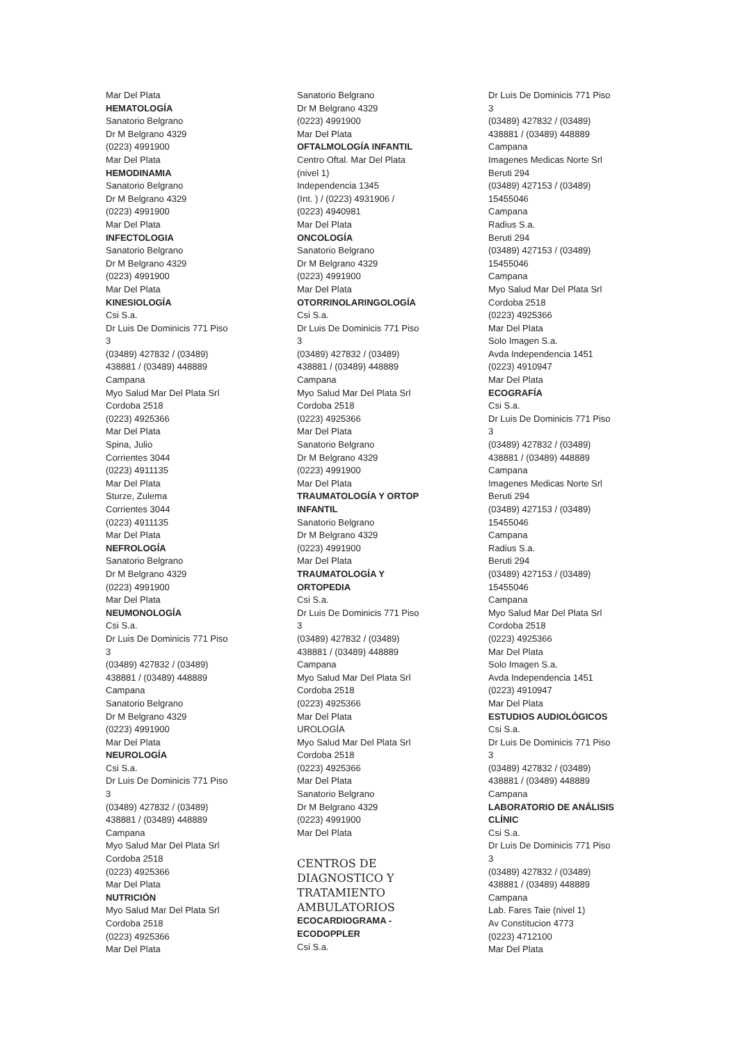Mar Del Plata
HEMATOLOGÍA
Sanatorio Belgrano
Dr M Belgrano 4329
(0223) 4991900
Mar Del Plata
HEMODINAMIA
Sanatorio Belgrano
Dr M Belgrano 4329
(0223) 4991900
Mar Del Plata
INFECTOLOGIA
Sanatorio Belgrano
Dr M Belgrano 4329
(0223) 4991900
Mar Del Plata
KINESIOLOGÍA
Csi S.a.
Dr Luis De Dominicis 771 Piso
3
(03489) 427832 / (03489)
438881 / (03489) 448889
Campana
Myo Salud Mar Del Plata Srl
Cordoba 2518
(0223) 4925366
Mar Del Plata
Spina, Julio
Corrientes 3044
(0223) 4911135
Mar Del Plata
Sturze, Zulema
Corrientes 3044
(0223) 4911135
Mar Del Plata
NEFROLOGÍA
Sanatorio Belgrano
Dr M Belgrano 4329
(0223) 4991900
Mar Del Plata
NEUMONOLOGÍA
Csi S.a.
Dr Luis De Dominicis 771 Piso
3
(03489) 427832 / (03489)
438881 / (03489) 448889
Campana
Sanatorio Belgrano
Dr M Belgrano 4329
(0223) 4991900
Mar Del Plata
NEUROLOGÍA
Csi S.a.
Dr Luis De Dominicis 771 Piso
3
(03489) 427832 / (03489)
438881 / (03489) 448889
Campana
Myo Salud Mar Del Plata Srl
Cordoba 2518
(0223) 4925366
Mar Del Plata
NUTRICIÓN
Myo Salud Mar Del Plata Srl
Cordoba 2518
(0223) 4925366
Mar Del Plata
Sanatorio Belgrano
Dr M Belgrano 4329
(0223) 4991900
Mar Del Plata
OFTALMOLOGÍA INFANTIL
Centro Oftal. Mar Del Plata
(nivel 1)
Independencia 1345
(Int. ) / (0223) 4931906 /
(0223) 4940981
Mar Del Plata
ONCOLOGÍA
Sanatorio Belgrano
Dr M Belgrano 4329
(0223) 4991900
Mar Del Plata
OTORRINOLARINGOLOGÍA
Csi S.a.
Dr Luis De Dominicis 771 Piso
3
(03489) 427832 / (03489)
438881 / (03489) 448889
Campana
Myo Salud Mar Del Plata Srl
Cordoba 2518
(0223) 4925366
Mar Del Plata
Sanatorio Belgrano
Dr M Belgrano 4329
(0223) 4991900
Mar Del Plata
TRAUMATOLOGÍA Y ORTOP
INFANTIL
Sanatorio Belgrano
Dr M Belgrano 4329
(0223) 4991900
Mar Del Plata
TRAUMATOLOGÍA Y
ORTOPEDIA
Csi S.a.
Dr Luis De Dominicis 771 Piso
3
(03489) 427832 / (03489)
438881 / (03489) 448889
Campana
Myo Salud Mar Del Plata Srl
Cordoba 2518
(0223) 4925366
Mar Del Plata
UROLOGÍA
Myo Salud Mar Del Plata Srl
Cordoba 2518
(0223) 4925366
Mar Del Plata
Sanatorio Belgrano
Dr M Belgrano 4329
(0223) 4991900
Mar Del Plata
CENTROS DE
DIAGNOSTICO Y
TRATAMIENTO
AMBULATORIOS
ECOCARDIOGRAMA -
ECODOPPLER
Csi S.a.
Dr Luis De Dominicis 771 Piso
3
(03489) 427832 / (03489)
438881 / (03489) 448889
Campana
Imagenes Medicas Norte Srl
Beruti 294
(03489) 427153 / (03489)
15455046
Campana
Radius S.a.
Beruti 294
(03489) 427153 / (03489)
15455046
Campana
Myo Salud Mar Del Plata Srl
Cordoba 2518
(0223) 4925366
Mar Del Plata
Solo Imagen S.a.
Avda Independencia 1451
(0223) 4910947
Mar Del Plata
ECOGRAFÍA
Csi S.a.
Dr Luis De Dominicis 771 Piso
3
(03489) 427832 / (03489)
438881 / (03489) 448889
Campana
Imagenes Medicas Norte Srl
Beruti 294
(03489) 427153 / (03489)
15455046
Campana
Radius S.a.
Beruti 294
(03489) 427153 / (03489)
15455046
Campana
Myo Salud Mar Del Plata Srl
Cordoba 2518
(0223) 4925366
Mar Del Plata
Solo Imagen S.a.
Avda Independencia 1451
(0223) 4910947
Mar Del Plata
ESTUDIOS AUDIOLÓGICOS
Csi S.a.
Dr Luis De Dominicis 771 Piso
3
(03489) 427832 / (03489)
438881 / (03489) 448889
Campana
LABORATORIO DE ANÁLISIS
CLÍNIC
Csi S.a.
Dr Luis De Dominicis 771 Piso
3
(03489) 427832 / (03489)
438881 / (03489) 448889
Campana
Lab. Fares Taie (nivel 1)
Av Constitucion 4773
(0223) 4712100
Mar Del Plata